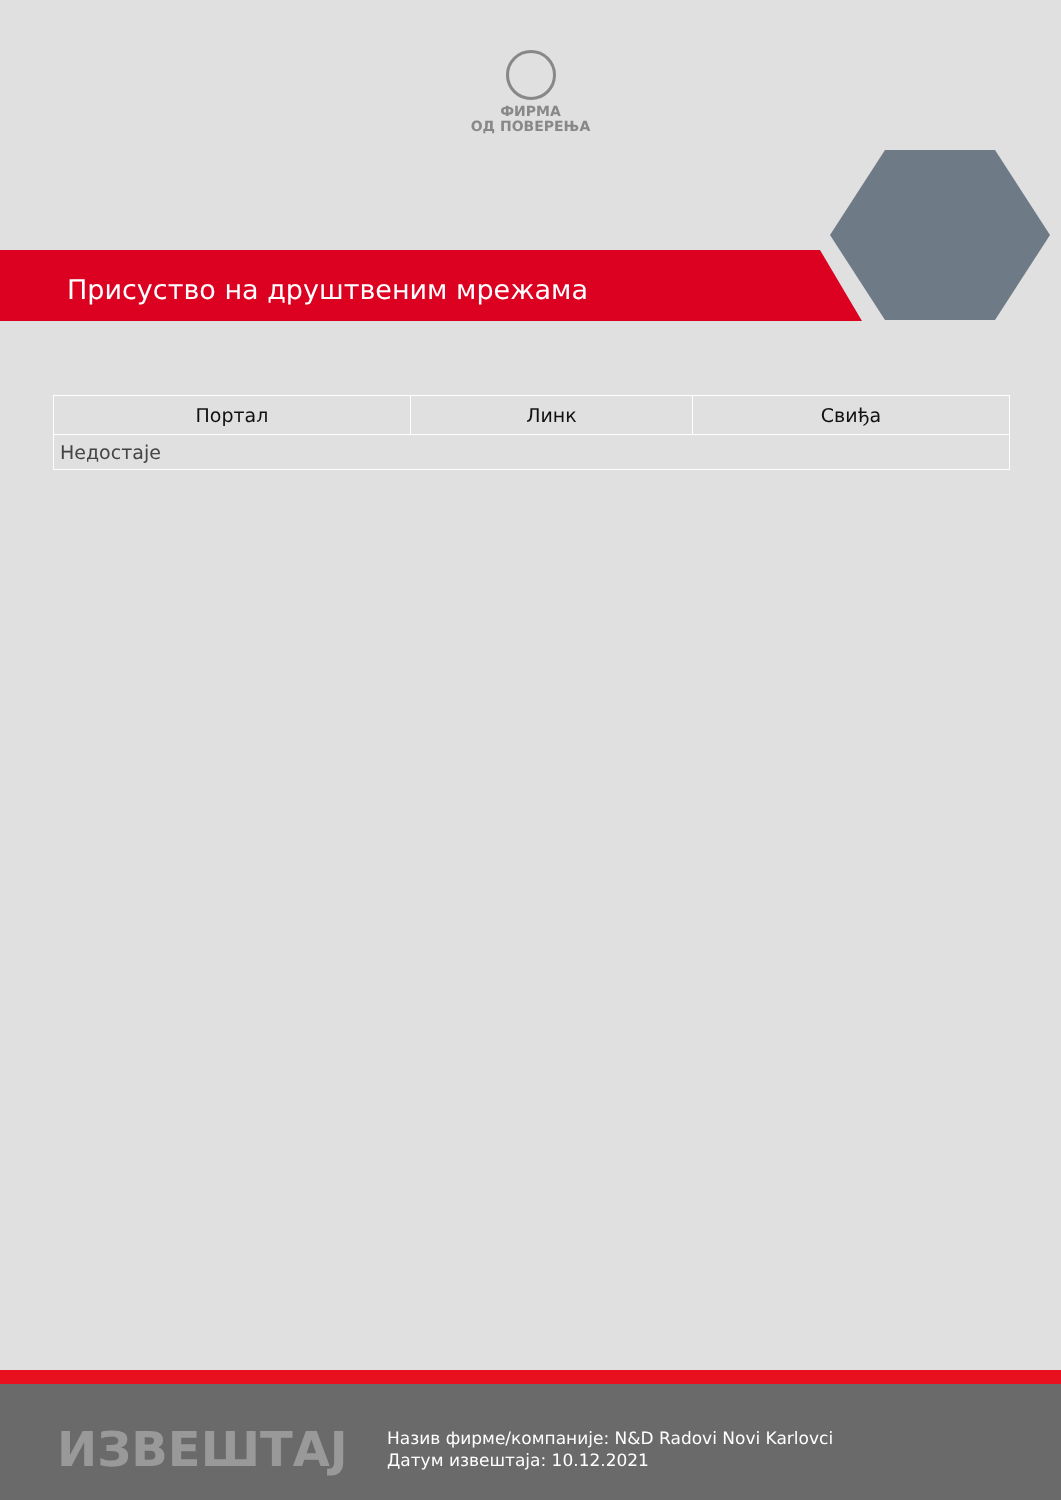ФИРМА
ОД ПОВЕРЕЊА
Присуство на друштвеним мрежама
| Портал | Линк | Свиђа |
| --- | --- | --- |
| Недостаје | | |
ИЗВЕШТАЈ
Назив фирме/компаније: N&D Radovi Novi Karlovci
Датум извештаја: 10.12.2021